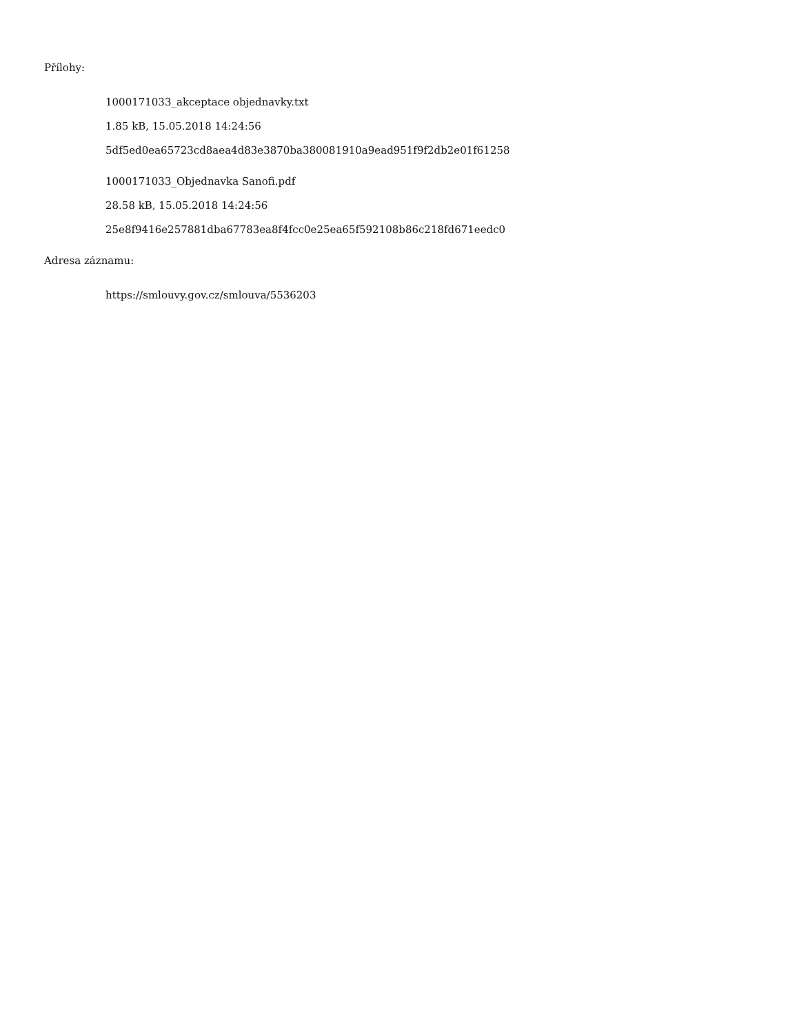Přílohy:
1000171033_akceptace objednavky.txt
1.85 kB, 15.05.2018 14:24:56
5df5ed0ea65723cd8aea4d83e3870ba380081910a9ead951f9f2db2e01f61258
1000171033_Objednavka Sanofi.pdf
28.58 kB, 15.05.2018 14:24:56
25e8f9416e257881dba67783ea8f4fcc0e25ea65f592108b86c218fd671eedc0
Adresa záznamu:
https://smlouvy.gov.cz/smlouva/5536203